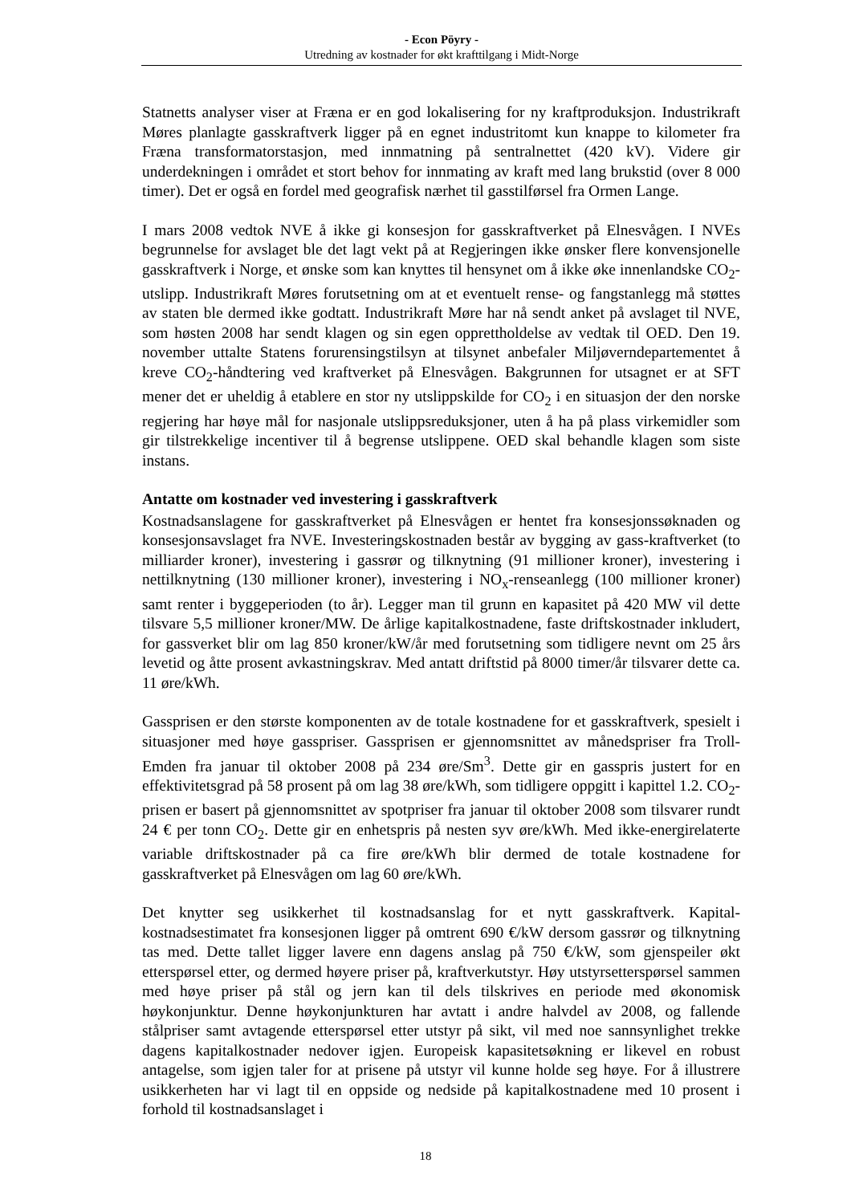- Econ Pöyry -
Utredning av kostnader for økt krafttilgang i Midt-Norge
Statnetts analyser viser at Fræna er en god lokalisering for ny kraftproduksjon. Industrikraft Møres planlagte gasskraftverk ligger på en egnet industritomt kun knappe to kilometer fra Fræna transformatorstasjon, med innmatning på sentralnettet (420 kV). Videre gir underdekningen i området et stort behov for innmating av kraft med lang brukstid (over 8 000 timer). Det er også en fordel med geografisk nærhet til gasstilførsel fra Ormen Lange.
I mars 2008 vedtok NVE å ikke gi konsesjon for gasskraftverket på Elnesvågen. I NVEs begrunnelse for avslaget ble det lagt vekt på at Regjeringen ikke ønsker flere konvensjonelle gasskraftverk i Norge, et ønske som kan knyttes til hensynet om å ikke øke innenlandske CO<sub>2</sub>-utslipp. Industrikraft Møres forutsetning om at et eventuelt rense- og fangstanlegg må støttes av staten ble dermed ikke godtatt. Industrikraft Møre har nå sendt anket på avslaget til NVE, som høsten 2008 har sendt klagen og sin egen opprettholdelse av vedtak til OED. Den 19. november uttalte Statens forurensingstilsyn at tilsynet anbefaler Miljøverndepartementet å kreve CO<sub>2</sub>-håndtering ved kraftverket på Elnesvågen. Bakgrunnen for utsagnet er at SFT mener det er uheldig å etablere en stor ny utslippskilde for CO<sub>2</sub> i en situasjon der den norske regjering har høye mål for nasjonale utslippsreduksjoner, uten å ha på plass virkemidler som gir tilstrekkelige incentiver til å begrense utslippene. OED skal behandle klagen som siste instans.
Antatte om kostnader ved investering i gasskraftverk
Kostnadsanslagene for gasskraftverket på Elnesvågen er hentet fra konsesjonssøknaden og konsesjonsavslaget fra NVE. Investeringskostnaden består av bygging av gass-kraftverket (to milliarder kroner), investering i gassrør og tilknytning (91 millioner kroner), investering i nettilknytning (130 millioner kroner), investering i NO<sub>x</sub>-renseanlegg (100 millioner kroner) samt renter i byggeperioden (to år). Legger man til grunn en kapasitet på 420 MW vil dette tilsvare 5,5 millioner kroner/MW. De årlige kapitalkostnadene, faste driftskostnader inkludert, for gassverket blir om lag 850 kroner/kW/år med forutsetning som tidligere nevnt om 25 års levetid og åtte prosent avkastningskrav. Med antatt driftstid på 8000 timer/år tilsvarer dette ca. 11 øre/kWh.
Gassprisen er den største komponenten av de totale kostnadene for et gasskraftverk, spesielt i situasjoner med høye gasspriser. Gassprisen er gjennomsnittet av månedspriser fra Troll-Emden fra januar til oktober 2008 på 234 øre/Sm<sup>3</sup>. Dette gir en gasspris justert for en effektivitetsgrad på 58 prosent på om lag 38 øre/kWh, som tidligere oppgitt i kapittel 1.2. CO<sub>2</sub>-prisen er basert på gjennomsnittet av spotpriser fra januar til oktober 2008 som tilsvarer rundt 24 € per tonn CO<sub>2</sub>. Dette gir en enhetspris på nesten syv øre/kWh. Med ikke-energirelaterte variable driftskostnader på ca fire øre/kWh blir dermed de totale kostnadene for gasskraftverket på Elnesvågen om lag 60 øre/kWh.
Det knytter seg usikkerhet til kostnadsanslag for et nytt gasskraftverk. Kapital-kostnadsestimatet fra konsesjonen ligger på omtrent 690 €/kW dersom gassrør og tilknytning tas med. Dette tallet ligger lavere enn dagens anslag på 750 €/kW, som gjenspeiler økt etterspørsel etter, og dermed høyere priser på, kraftverkutstyr. Høy utstyrsetterspørsel sammen med høye priser på stål og jern kan til dels tilskrives en periode med økonomisk høykonjunktur. Denne høykonjunkturen har avtatt i andre halvdel av 2008, og fallende stålpriser samt avtagende etterspørsel etter utstyr på sikt, vil med noe sannsynlighet trekke dagens kapitalkostnader nedover igjen. Europeisk kapasitetsøkning er likevel en robust antagelse, som igjen taler for at prisene på utstyr vil kunne holde seg høye. For å illustrere usikkerheten har vi lagt til en oppside og nedside på kapitalkostnadene med 10 prosent i forhold til kostnadsanslaget i
18